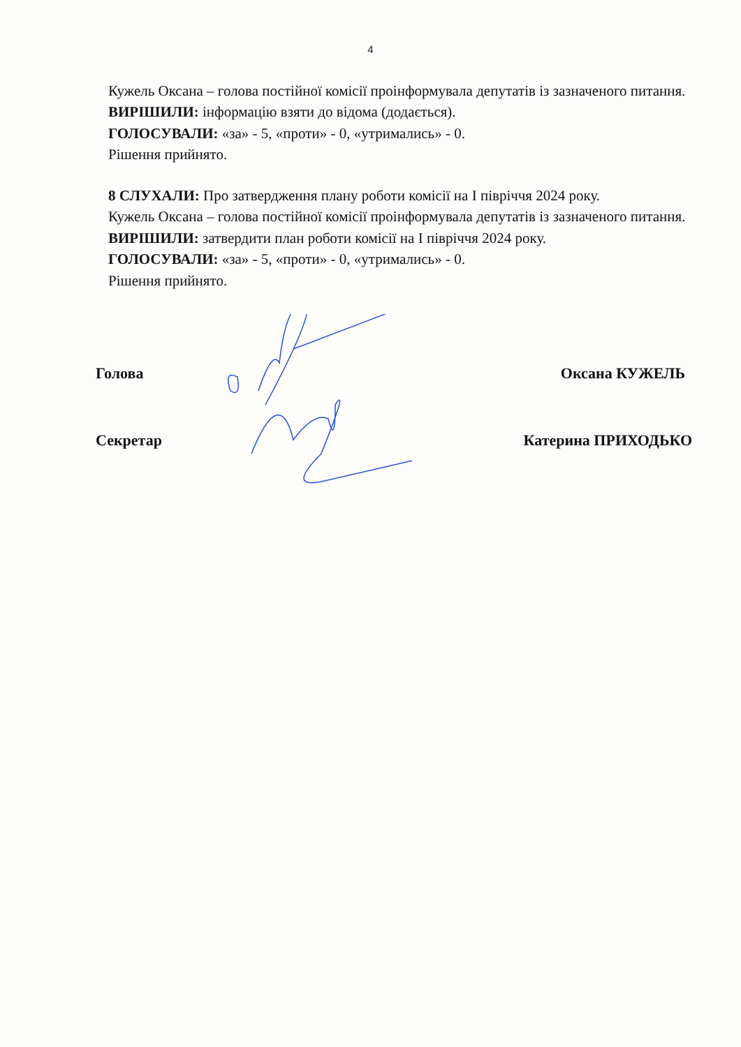4
Кужель Оксана – голова постійної комісії проінформувала депутатів із зазначеного питання.
ВИРІШИЛИ: інформацію взяти до відома (додається).
ГОЛОСУВАЛИ: «за» - 5, «проти» - 0, «утримались» - 0.
Рішення прийнято.
8 СЛУХАЛИ: Про затвердження плану роботи комісії на І півріччя 2024 року.
Кужель Оксана – голова постійної комісії проінформувала депутатів із зазначеного питання.
ВИРІШИЛИ: затвердити план роботи комісії на І півріччя 2024 року.
ГОЛОСУВАЛИ: «за» - 5, «проти» - 0, «утримались» - 0.
Рішення прийнято.
Голова Оксана КУЖЕЛЬ
Секретар Катерина ПРИХОДЬКО